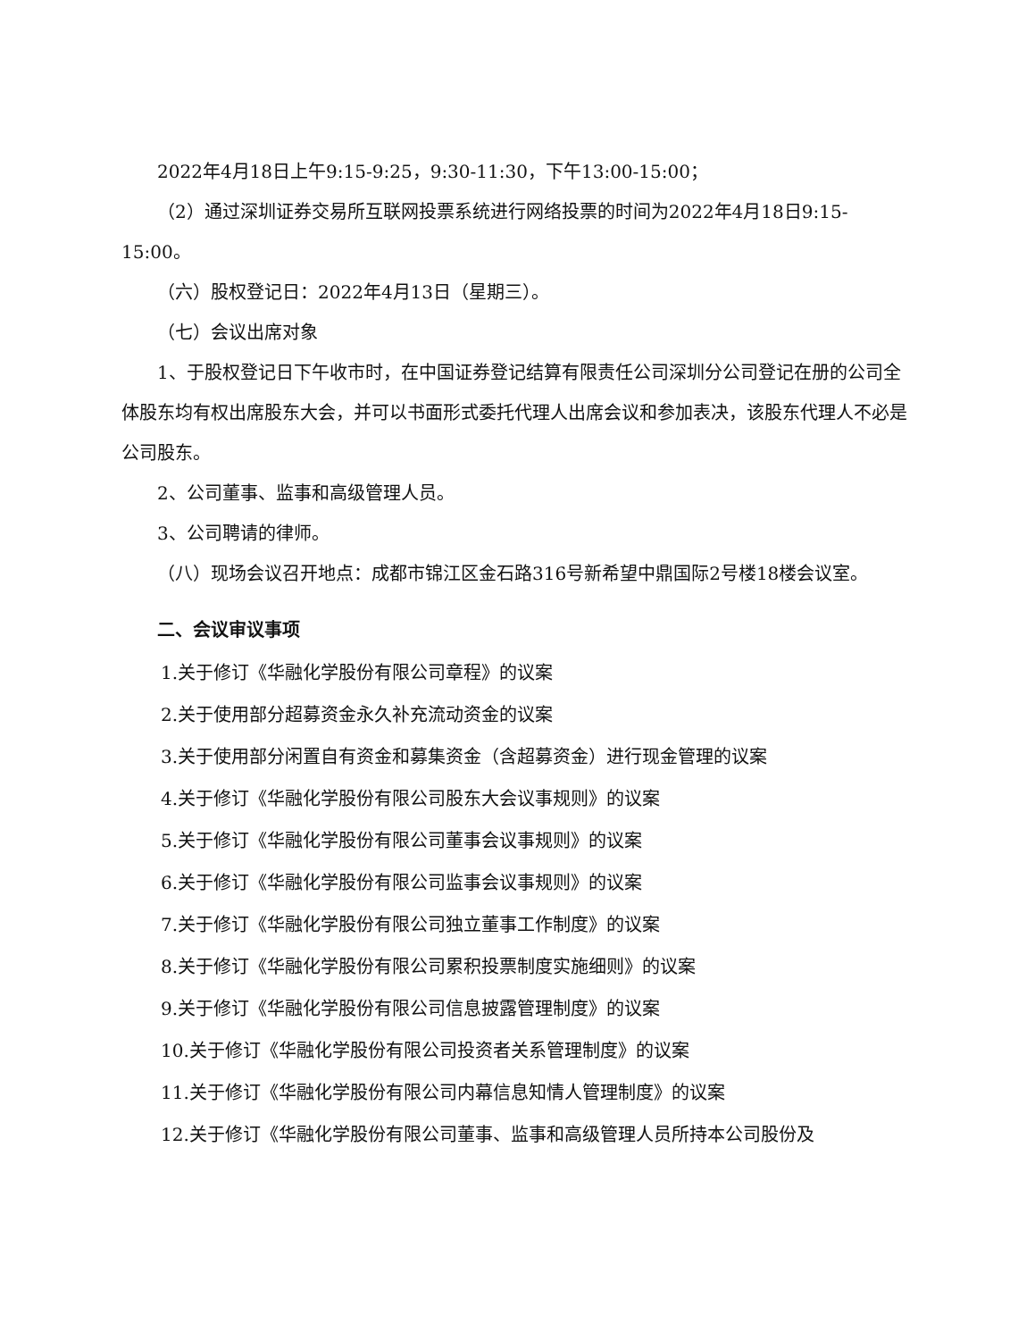2022年4月18日上午9:15-9:25，9:30-11:30，下午13:00-15:00；
（2）通过深圳证券交易所互联网投票系统进行网络投票的时间为2022年4月18日9:15-15:00。
（六）股权登记日：2022年4月13日（星期三）。
（七）会议出席对象
1、于股权登记日下午收市时，在中国证券登记结算有限责任公司深圳分公司登记在册的公司全体股东均有权出席股东大会，并可以书面形式委托代理人出席会议和参加表决，该股东代理人不必是公司股东。
2、公司董事、监事和高级管理人员。
3、公司聘请的律师。
（八）现场会议召开地点：成都市锦江区金石路316号新希望中鼎国际2号楼18楼会议室。
二、会议审议事项
1.关于修订《华融化学股份有限公司章程》的议案
2.关于使用部分超募资金永久补充流动资金的议案
3.关于使用部分闲置自有资金和募集资金（含超募资金）进行现金管理的议案
4.关于修订《华融化学股份有限公司股东大会议事规则》的议案
5.关于修订《华融化学股份有限公司董事会议事规则》的议案
6.关于修订《华融化学股份有限公司监事会议事规则》的议案
7.关于修订《华融化学股份有限公司独立董事工作制度》的议案
8.关于修订《华融化学股份有限公司累积投票制度实施细则》的议案
9.关于修订《华融化学股份有限公司信息披露管理制度》的议案
10.关于修订《华融化学股份有限公司投资者关系管理制度》的议案
11.关于修订《华融化学股份有限公司内幕信息知情人管理制度》的议案
12.关于修订《华融化学股份有限公司董事、监事和高级管理人员所持本公司股份及